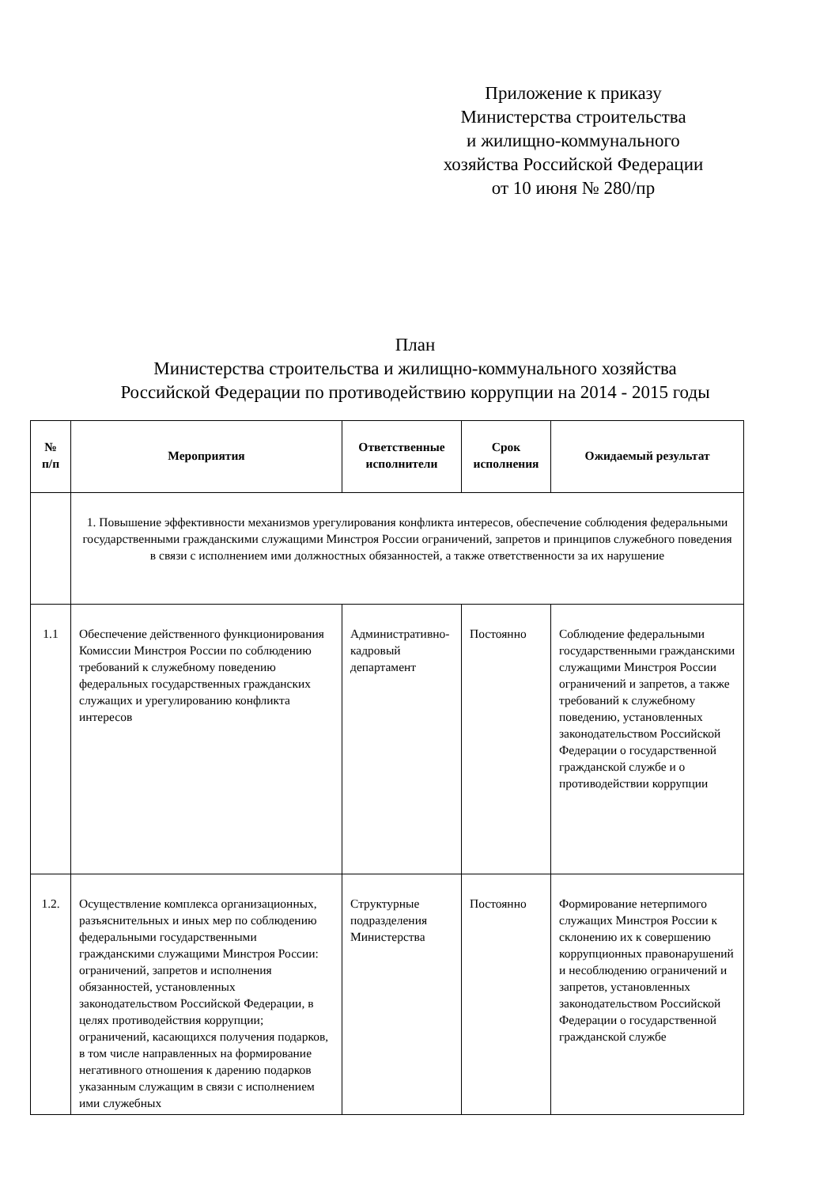Приложение к приказу
Министерства строительства
и жилищно-коммунального
хозяйства Российской Федерации
от 10 июня № 280/пр
План
Министерства строительства и жилищно-коммунального хозяйства
Российской Федерации по противодействию коррупции на 2014 - 2015 годы
| № п/п | Мероприятия | Ответственные исполнители | Срок исполнения | Ожидаемый результат |
| --- | --- | --- | --- | --- |
| | 1. Повышение эффективности механизмов урегулирования конфликта интересов, обеспечение соблюдения федеральными государственными гражданскими служащими Минстроя России ограничений, запретов и принципов служебного поведения в связи с исполнением ими должностных обязанностей, а также ответственности за их нарушение | | | |
| 1.1 | Обеспечение действенного функционирования Комиссии Минстроя России по соблюдению требований к служебному поведению федеральных государственных гражданских служащих и урегулированию конфликта интересов | Административно-кадровый департамент | Постоянно | Соблюдение федеральными государственными гражданскими служащими Минстроя России ограничений и запретов, а также требований к служебному поведению, установленных законодательством Российской Федерации о государственной гражданской службе и о противодействии коррупции |
| 1.2. | Осуществление комплекса организационных, разъяснительных и иных мер по соблюдению федеральными государственными гражданскими служащими Минстроя России: ограничений, запретов и исполнения обязанностей, установленных законодательством Российской Федерации, в целях противодействия коррупции; ограничений, касающихся получения подарков, в том числе направленных на формирование негативного отношения к дарению подарков указанным служащим в связи с исполнением ими служебных | Структурные подразделения Министерства | Постоянно | Формирование нетерпимого служащих Минстроя России к склонению их к совершению коррупционных правонарушений и несоблюдению ограничений и запретов, установленных законодательством Российской Федерации о государственной гражданской службе |